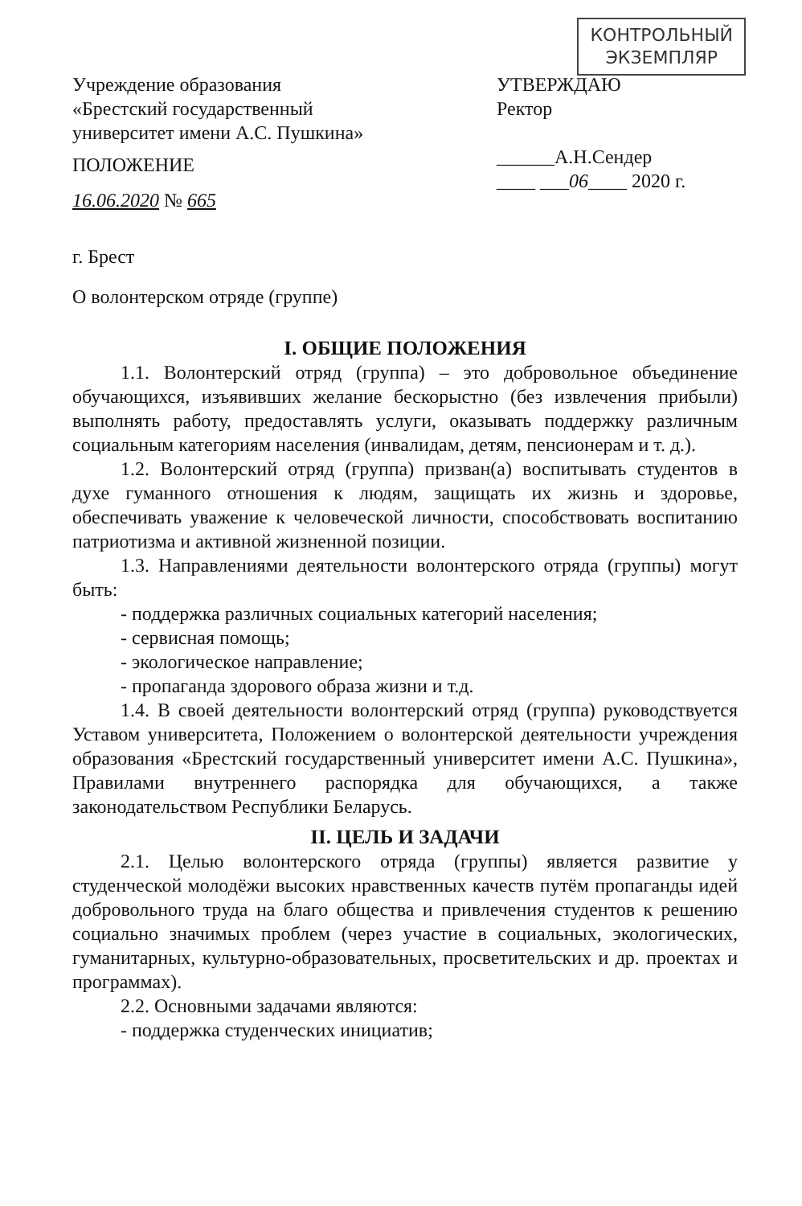КОНТРОЛЬНЫЙ
ЭКЗЕМПЛЯР
Учреждение образования
«Брестский государственный
университет имени А.С. Пушкина»
ПОЛОЖЕНИЕ
16.06.2020 № 665
УТВЕРЖДАЮ
Ректор
______А.Н.Сендер
____ ___06____ 2020 г.
г. Брест
О волонтерском отряде (группе)
I. ОБЩИЕ ПОЛОЖЕНИЯ
1.1. Волонтерский отряд (группа) – это добровольное объединение обучающихся, изъявивших желание бескорыстно (без извлечения прибыли) выполнять работу, предоставлять услуги, оказывать поддержку различным социальным категориям населения (инвалидам, детям, пенсионерам и т. д.).
1.2. Волонтерский отряд (группа) призван(а) воспитывать студентов в духе гуманного отношения к людям, защищать их жизнь и здоровье, обеспечивать уважение к человеческой личности, способствовать воспитанию патриотизма и активной жизненной позиции.
1.3. Направлениями деятельности волонтерского отряда (группы) могут быть:
- поддержка различных социальных категорий населения;
- сервисная помощь;
- экологическое направление;
- пропаганда здорового образа жизни и т.д.
1.4. В своей деятельности волонтерский отряд (группа) руководствуется Уставом университета, Положением о волонтерской деятельности учреждения образования «Брестский государственный университет имени А.С. Пушкина», Правилами внутреннего распорядка для обучающихся, а также законодательством Республики Беларусь.
II. ЦЕЛЬ И ЗАДАЧИ
2.1. Целью волонтерского отряда (группы) является развитие у студенческой молодёжи высоких нравственных качеств путём пропаганды идей добровольного труда на благо общества и привлечения студентов к решению социально значимых проблем (через участие в социальных, экологических, гуманитарных, культурно-образовательных, просветительских и др. проектах и программах).
2.2. Основными задачами являются:
- поддержка студенческих инициатив;